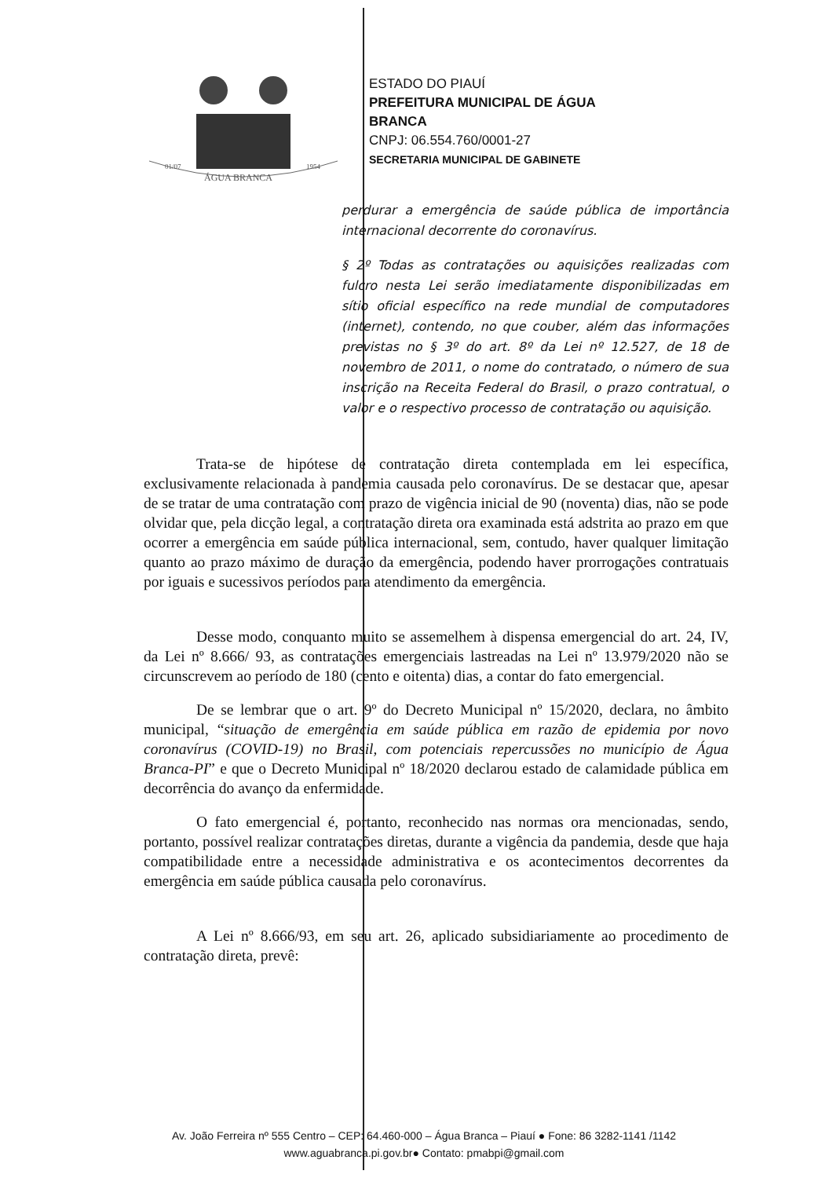ÁGUA BRANCA
01/07
1954
ESTADO DO PIAUÍ
PREFEITURA MUNICIPAL DE ÁGUA
BRANCA
CNPJ: 06.554.760/0001-27
SECRETARIA MUNICIPAL DE GABINETE
perdurar a emergência de saúde pública de importância internacional decorrente do coronavírus.
§ 2º Todas as contratações ou aquisições realizadas com fulcro nesta Lei serão imediatamente disponibilizadas em sítio oficial específico na rede mundial de computadores (internet), contendo, no que couber, além das informações previstas no § 3º do art. 8º da Lei nº 12.527, de 18 de novembro de 2011, o nome do contratado, o número de sua inscrição na Receita Federal do Brasil, o prazo contratual, o valor e o respectivo processo de contratação ou aquisição.
Trata-se de hipótese de contratação direta contemplada em lei específica, exclusivamente relacionada à pandemia causada pelo coronavírus. De se destacar que, apesar de se tratar de uma contratação com prazo de vigência inicial de 90 (noventa) dias, não se pode olvidar que, pela dicção legal, a contratação direta ora examinada está adstrita ao prazo em que ocorrer a emergência em saúde pública internacional, sem, contudo, haver qualquer limitação quanto ao prazo máximo de duração da emergência, podendo haver prorrogações contratuais por iguais e sucessivos períodos para atendimento da emergência.
Desse modo, conquanto muito se assemelhem à dispensa emergencial do art. 24, IV, da Lei nº 8.666/ 93, as contratações emergenciais lastreadas na Lei nº 13.979/2020 não se circunscrevem ao período de 180 (cento e oitenta) dias, a contar do fato emergencial.
De se lembrar que o art. 9º do Decreto Municipal nº 15/2020, declara, no âmbito municipal, “situação de emergência em saúde pública em razão de epidemia por novo coronavírus (COVID-19) no Brasil, com potenciais repercussões no município de Água Branca-PI” e que o Decreto Municipal nº 18/2020 declarou estado de calamidade pública em decorrência do avanço da enfermidade.
O fato emergencial é, portanto, reconhecido nas normas ora mencionadas, sendo, portanto, possível realizar contratações diretas, durante a vigência da pandemia, desde que haja compatibilidade entre a necessidade administrativa e os acontecimentos decorrentes da emergência em saúde pública causada pelo coronavírus.
A Lei nº 8.666/93, em seu art. 26, aplicado subsidiariamente ao procedimento de contratação direta, prevê:
Av. João Ferreira nº 555 Centro – CEP: 64.460-000 – Água Branca – Piauí ● Fone: 86 3282-1141 /1142
www.aguabranca.pi.gov.br● Contato: pmabpi@gmail.com